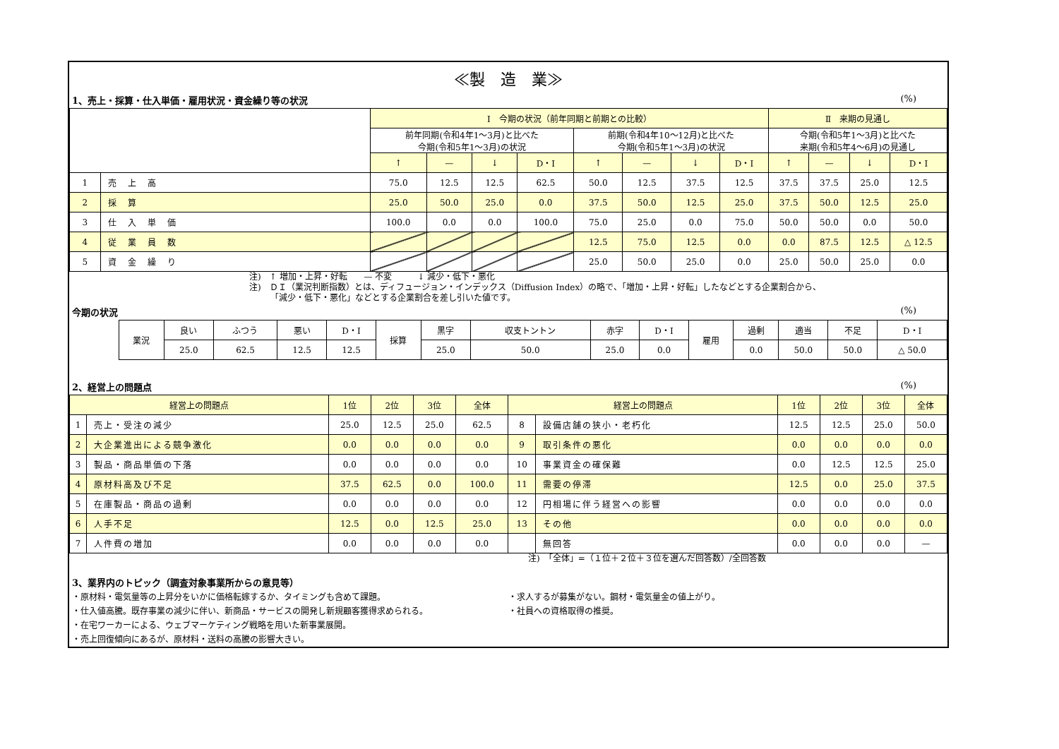≪製　造　業≫
1、売上・採算・仕入単価・雇用状況・資金繰り等の状況 (%)
| | | Ⅰ 今期の状況（前年同期と前期との比較） | | | | | | | | Ⅱ 来期の見通し | | | |
| --- | --- | --- | --- | --- | --- | --- | --- | --- | --- | --- | --- | --- | --- |
| | | 前年同期(令和4年1～3月)と比べた 今期(令和5年1～3月)の状況 | | | | 前期(令和4年10～12月)と比べた 今期(令和5年1～3月)の状況 | | | | 今期(令和5年1～3月)と比べた 来期(令和5年4～6月)の見通し | | | |
| | | ↑ | — | ↓ | D・I | ↑ | — | ↓ | D・I | ↑ | — | ↓ | D・I |
| 1 | 売 上 高 | 75.0 | 12.5 | 12.5 | 62.5 | 50.0 | 12.5 | 37.5 | 12.5 | 37.5 | 37.5 | 25.0 | 12.5 |
| 2 | 採 算 | 25.0 | 50.0 | 25.0 | 0.0 | 37.5 | 50.0 | 12.5 | 25.0 | 37.5 | 50.0 | 12.5 | 25.0 |
| 3 | 仕 入 単 価 | 100.0 | 0.0 | 0.0 | 100.0 | 75.0 | 25.0 | 0.0 | 75.0 | 50.0 | 50.0 | 0.0 | 50.0 |
| 4 | 従 業 員 数 | | | | | 12.5 | 75.0 | 12.5 | 0.0 | 0.0 | 87.5 | 12.5 | △ 12.5 |
| 5 | 資 金 繰 り | | | | | 25.0 | 50.0 | 25.0 | 0.0 | 25.0 | 50.0 | 25.0 | 0.0 |
注)　↑ 増加・上昇・好転　　— 不変　　　↓ 減少・低下・悪化
注)　ＤＩ（業況判断指数）とは、ディフュージョン・インデックス（Diffusion Index）の略で、「増加・上昇・好転」したなどとする企業割合から、
　　　「減少・低下・悪化」などとする企業割合を差し引いた値です。
今期の状況 (%)
| 業況 | 良い | ふつう | 悪い | D・I | 採算 | 黒字 | 収支トントン | 赤字 | D・I | 雇用 | 過剰 | 適当 | 不足 | D・I |
| | 25.0 | 62.5 | 12.5 | 12.5 | | 25.0 | 50.0 | 25.0 | 0.0 | | 0.0 | 50.0 | 50.0 | △ 50.0 |
2、経営上の問題点 (%)
| 経営上の問題点 | | 1位 | 2位 | 3位 | 全体 | 経営上の問題点 | | 1位 | 2位 | 3位 | 全体 |
| --- | --- | --- | --- | --- | --- | --- | --- | --- | --- | --- | --- |
| 1 | 売上・受注の減少 | 25.0 | 12.5 | 25.0 | 62.5 | 8 | 設備店舗の狭小・老朽化 | 12.5 | 12.5 | 25.0 | 50.0 |
| 2 | 大企業進出による競争激化 | 0.0 | 0.0 | 0.0 | 0.0 | 9 | 取引条件の悪化 | 0.0 | 0.0 | 0.0 | 0.0 |
| 3 | 製品・商品単価の下落 | 0.0 | 0.0 | 0.0 | 0.0 | 10 | 事業資金の確保難 | 0.0 | 12.5 | 12.5 | 25.0 |
| 4 | 原材料高及び不足 | 37.5 | 62.5 | 0.0 | 100.0 | 11 | 需要の停滞 | 12.5 | 0.0 | 25.0 | 37.5 |
| 5 | 在庫製品・商品の過剰 | 0.0 | 0.0 | 0.0 | 0.0 | 12 | 円相場に伴う経営への影響 | 0.0 | 0.0 | 0.0 | 0.0 |
| 6 | 人手不足 | 12.5 | 0.0 | 12.5 | 25.0 | 13 | その他 | 0.0 | 0.0 | 0.0 | 0.0 |
| 7 | 人件費の増加 | 0.0 | 0.0 | 0.0 | 0.0 | | 無回答 | 0.0 | 0.0 | 0.0 | — |
注)　「全体」=（１位＋２位＋３位を選んだ回答数）/全回答数
3、業界内のトピック（調査対象事業所からの意見等）
・原材料・電気量等の上昇分をいかに価格転嫁するか、タイミングも含めて課題。
・仕入値高騰。既存事業の減少に伴い、新商品・サービスの開発し新規顧客獲得求められる。
・在宅ワーカーによる、ウェブマーケティング戦略を用いた新事業展開。
・売上回復傾向にあるが、原材料・送料の高騰の影響大きい。
・求人するが募集がない。鋼材・電気量金の値上がり。
・社員への資格取得の推奨。